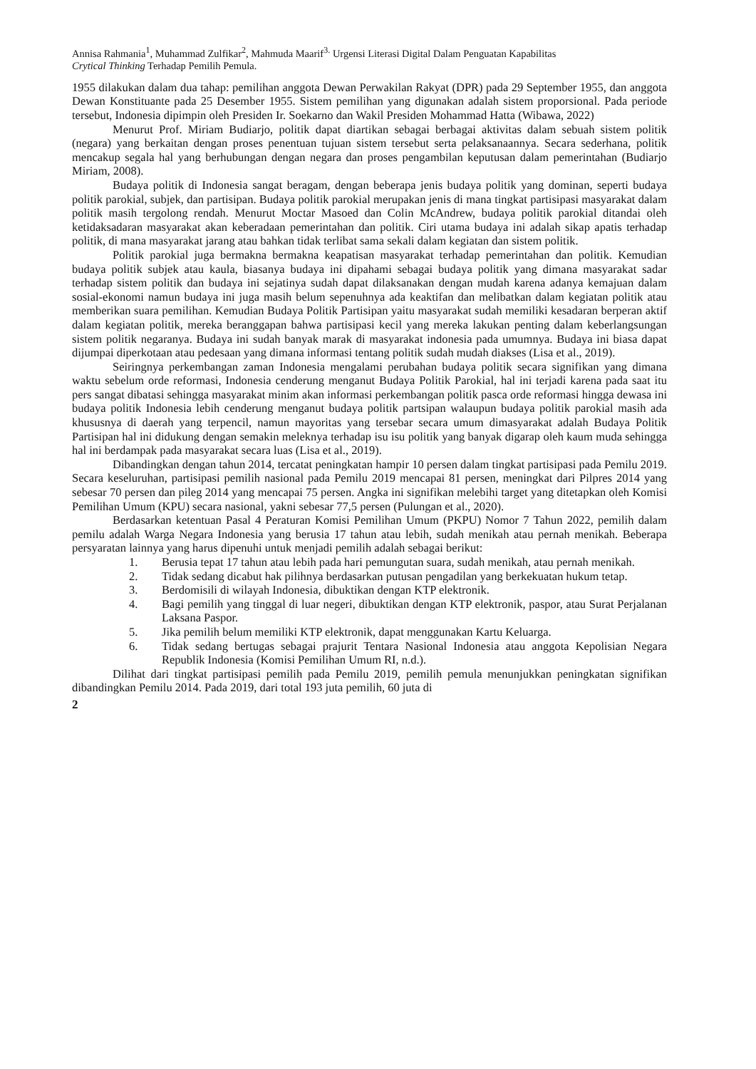Annisa Rahmania<sup>1</sup>, Muhammad Zulfikar<sup>2</sup>, Mahmuda Maarif<sup>3.</sup> Urgensi Literasi Digital Dalam Penguatan Kapabilitas
Crytical Thinking Terhadap Pemilih Pemula.
1955 dilakukan dalam dua tahap: pemilihan anggota Dewan Perwakilan Rakyat (DPR) pada 29 September 1955, dan anggota Dewan Konstituante pada 25 Desember 1955. Sistem pemilihan yang digunakan adalah sistem proporsional. Pada periode tersebut, Indonesia dipimpin oleh Presiden Ir. Soekarno dan Wakil Presiden Mohammad Hatta (Wibawa, 2022)
Menurut Prof. Miriam Budiarjo, politik dapat diartikan sebagai berbagai aktivitas dalam sebuah sistem politik (negara) yang berkaitan dengan proses penentuan tujuan sistem tersebut serta pelaksanaannya. Secara sederhana, politik mencakup segala hal yang berhubungan dengan negara dan proses pengambilan keputusan dalam pemerintahan (Budiarjo Miriam, 2008).
Budaya politik di Indonesia sangat beragam, dengan beberapa jenis budaya politik yang dominan, seperti budaya politik parokial, subjek, dan partisipan. Budaya politik parokial merupakan jenis di mana tingkat partisipasi masyarakat dalam politik masih tergolong rendah. Menurut Moctar Masoed dan Colin McAndrew, budaya politik parokial ditandai oleh ketidaksadaran masyarakat akan keberadaan pemerintahan dan politik. Ciri utama budaya ini adalah sikap apatis terhadap politik, di mana masyarakat jarang atau bahkan tidak terlibat sama sekali dalam kegiatan dan sistem politik.
Politik parokial juga bermakna bermakna keapatisan masyarakat terhadap pemerintahan dan politik. Kemudian budaya politik subjek atau kaula, biasanya budaya ini dipahami sebagai budaya politik yang dimana masyarakat sadar terhadap sistem politik dan budaya ini sejatinya sudah dapat dilaksanakan dengan mudah karena adanya kemajuan dalam sosial-ekonomi namun budaya ini juga masih belum sepenuhnya ada keaktifan dan melibatkan dalam kegiatan politik atau memberikan suara pemilihan. Kemudian Budaya Politik Partisipan yaitu masyarakat sudah memiliki kesadaran berperan aktif dalam kegiatan politik, mereka beranggapan bahwa partisipasi kecil yang mereka lakukan penting dalam keberlangsungan sistem politik negaranya. Budaya ini sudah banyak marak di masyarakat indonesia pada umumnya. Budaya ini biasa dapat dijumpai diperkotaan atau pedesaan yang dimana informasi tentang politik sudah mudah diakses (Lisa et al., 2019).
Seiringnya perkembangan zaman Indonesia mengalami perubahan budaya politik secara signifikan yang dimana waktu sebelum orde reformasi, Indonesia cenderung menganut Budaya Politik Parokial, hal ini terjadi karena pada saat itu pers sangat dibatasi sehingga masyarakat minim akan informasi perkembangan politik pasca orde reformasi hingga dewasa ini budaya politik Indonesia lebih cenderung menganut budaya politik partsipan walaupun budaya politik parokial masih ada khususnya di daerah yang terpencil, namun mayoritas yang tersebar secara umum dimasyarakat adalah Budaya Politik Partisipan hal ini didukung dengan semakin meleknya terhadap isu isu politik yang banyak digarap oleh kaum muda sehingga hal ini berdampak pada masyarakat secara luas (Lisa et al., 2019).
Dibandingkan dengan tahun 2014, tercatat peningkatan hampir 10 persen dalam tingkat partisipasi pada Pemilu 2019. Secara keseluruhan, partisipasi pemilih nasional pada Pemilu 2019 mencapai 81 persen, meningkat dari Pilpres 2014 yang sebesar 70 persen dan pileg 2014 yang mencapai 75 persen. Angka ini signifikan melebihi target yang ditetapkan oleh Komisi Pemilihan Umum (KPU) secara nasional, yakni sebesar 77,5 persen (Pulungan et al., 2020).
Berdasarkan ketentuan Pasal 4 Peraturan Komisi Pemilihan Umum (PKPU) Nomor 7 Tahun 2022, pemilih dalam pemilu adalah Warga Negara Indonesia yang berusia 17 tahun atau lebih, sudah menikah atau pernah menikah. Beberapa persyaratan lainnya yang harus dipenuhi untuk menjadi pemilih adalah sebagai berikut:
1. Berusia tepat 17 tahun atau lebih pada hari pemungutan suara, sudah menikah, atau pernah menikah.
2. Tidak sedang dicabut hak pilihnya berdasarkan putusan pengadilan yang berkekuatan hukum tetap.
3. Berdomisili di wilayah Indonesia, dibuktikan dengan KTP elektronik.
4. Bagi pemilih yang tinggal di luar negeri, dibuktikan dengan KTP elektronik, paspor, atau Surat Perjalanan Laksana Paspor.
5. Jika pemilih belum memiliki KTP elektronik, dapat menggunakan Kartu Keluarga.
6. Tidak sedang bertugas sebagai prajurit Tentara Nasional Indonesia atau anggota Kepolisian Negara Republik Indonesia (Komisi Pemilihan Umum RI, n.d.).
Dilihat dari tingkat partisipasi pemilih pada Pemilu 2019, pemilih pemula menunjukkan peningkatan signifikan dibandingkan Pemilu 2014. Pada 2019, dari total 193 juta pemilih, 60 juta di
2